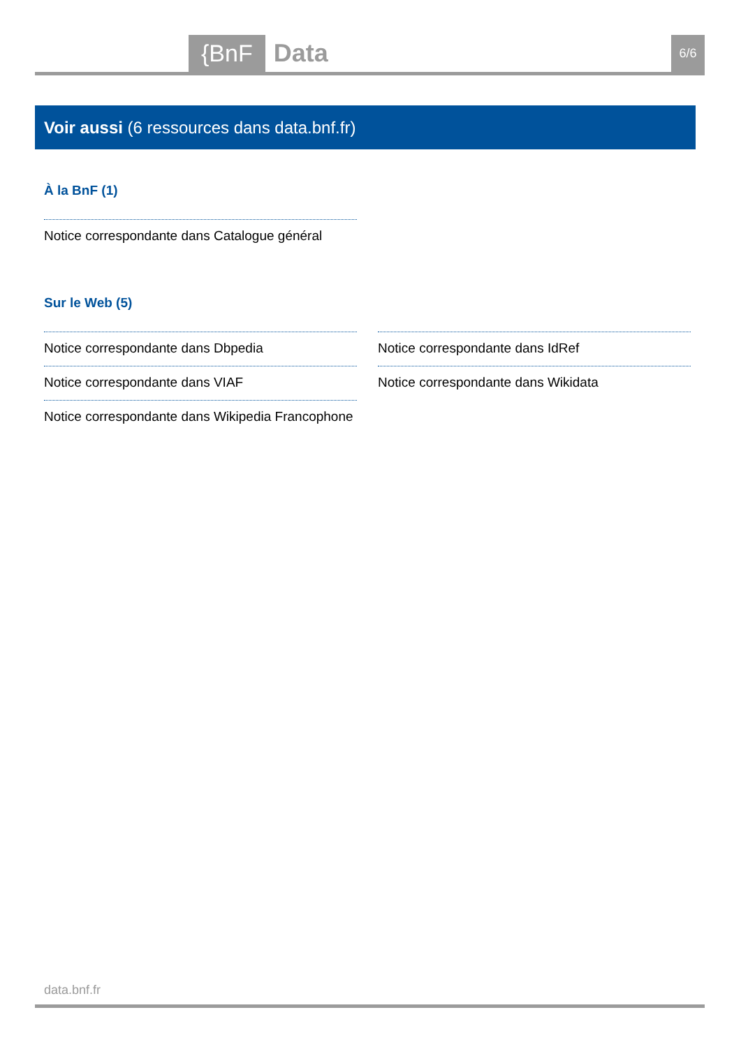{BnF Data 6/6
Voir aussi (6 ressources dans data.bnf.fr)
À la BnF (1)
Notice correspondante dans Catalogue général
Sur le Web (5)
Notice correspondante dans Dbpedia
Notice correspondante dans VIAF
Notice correspondante dans Wikipedia Francophone
Notice correspondante dans IdRef
Notice correspondante dans Wikidata
data.bnf.fr